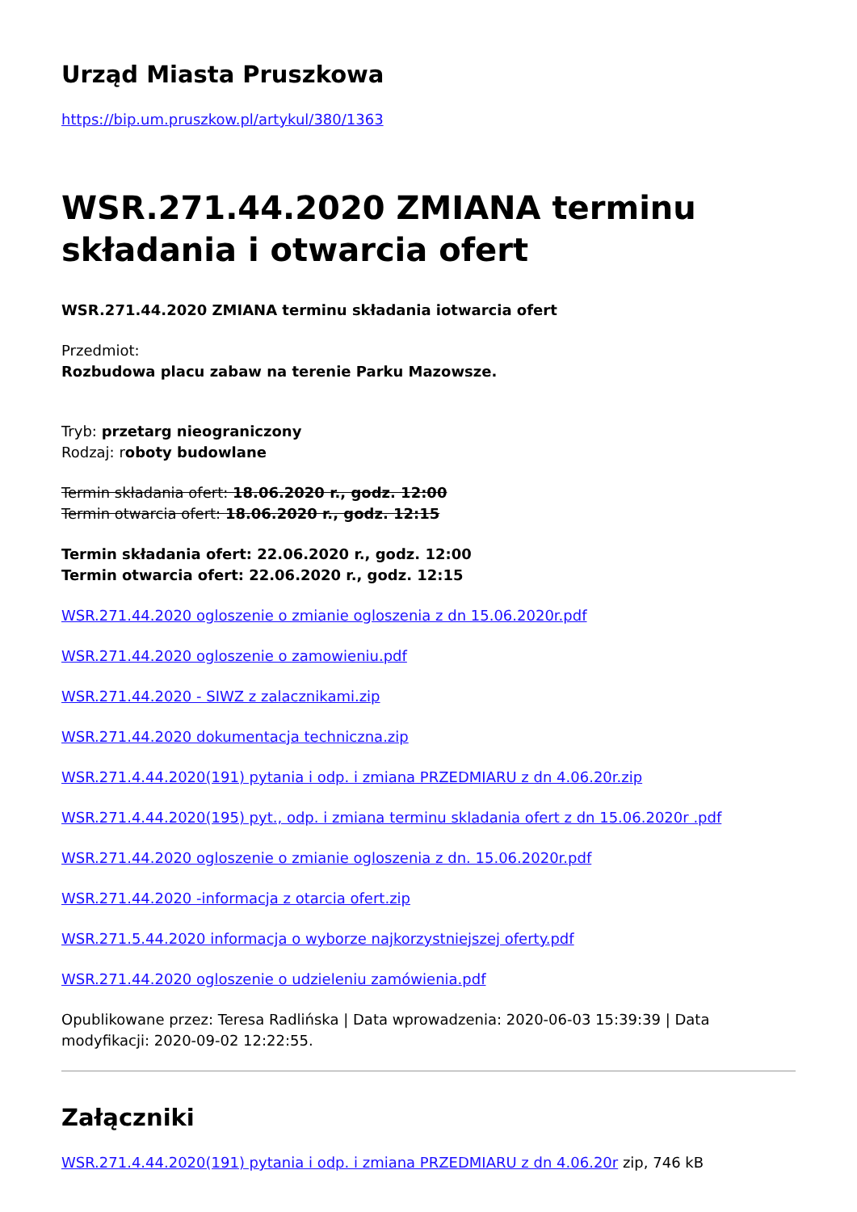Urząd Miasta Pruszkowa
https://bip.um.pruszkow.pl/artykul/380/1363
WSR.271.44.2020 ZMIANA terminu składania i otwarcia ofert
WSR.271.44.2020 ZMIANA terminu składania iotwarcia ofert
Przedmiot:
Rozbudowa placu zabaw na terenie Parku Mazowsze.
Tryb: przetarg nieograniczony
Rodzaj: roboty budowlane
Termin składania ofert: 18.06.2020 r., godz. 12:00
Termin otwarcia ofert: 18.06.2020 r., godz. 12:15
Termin składania ofert: 22.06.2020 r., godz. 12:00
Termin otwarcia ofert: 22.06.2020 r., godz. 12:15
WSR.271.44.2020 ogloszenie o zmianie ogloszenia z dn 15.06.2020r.pdf
WSR.271.44.2020 ogloszenie o zamowieniu.pdf
WSR.271.44.2020 - SIWZ z zalacznikami.zip
WSR.271.44.2020 dokumentacja techniczna.zip
WSR.271.4.44.2020(191) pytania i odp. i zmiana PRZEDMIARU z dn 4.06.20r.zip
WSR.271.4.44.2020(195) pyt., odp. i zmiana terminu skladania ofert z dn 15.06.2020r .pdf
WSR.271.44.2020 ogloszenie o zmianie ogloszenia z dn. 15.06.2020r.pdf
WSR.271.44.2020 -informacja z otarcia ofert.zip
WSR.271.5.44.2020 informacja o wyborze najkorzystniejszej oferty.pdf
WSR.271.44.2020 ogloszenie o udzieleniu zamówienia.pdf
Opublikowane przez: Teresa Radlińska | Data wprowadzenia: 2020-06-03 15:39:39 | Data modyfikacji: 2020-09-02 12:22:55.
Załączniki
WSR.271.4.44.2020(191) pytania i odp. i zmiana PRZEDMIARU z dn 4.06.20r zip, 746 kB